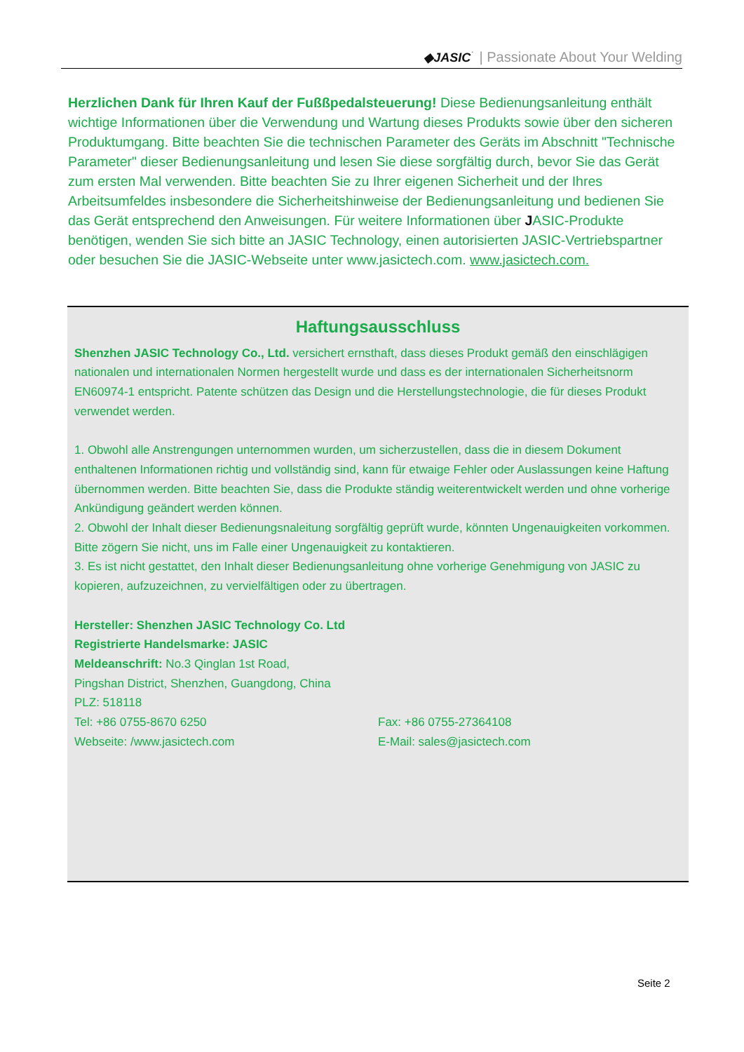◆JASIC˙ | Passionate About Your Welding
Herzlichen Dank für Ihren Kauf der Fußßpedalsteuerung! Diese Bedienungsanleitung enthält wichtige Informationen über die Verwendung und Wartung dieses Produkts sowie über den sicheren Produktumgang. Bitte beachten Sie die technischen Parameter des Geräts im Abschnitt "Technische Parameter" dieser Bedienungsanleitung und lesen Sie diese sorgfältig durch, bevor Sie das Gerät zum ersten Mal verwenden. Bitte beachten Sie zu Ihrer eigenen Sicherheit und der Ihres Arbeitsumfeldes insbesondere die Sicherheitshinweise der Bedienungsanleitung und bedienen Sie das Gerät entsprechend den Anweisungen. Für weitere Informationen über JASIC-Produkte benötigen, wenden Sie sich bitte an JASIC Technology, einen autorisierten JASIC-Vertriebspartner oder besuchen Sie die JASIC-Webseite unter www.jasictech.com. www.jasictech.com.
Haftungsausschluss
Shenzhen JASIC Technology Co., Ltd. versichert ernsthaft, dass dieses Produkt gemäß den einschlägigen nationalen und internationalen Normen hergestellt wurde und dass es der internationalen Sicherheitsnorm EN60974-1 entspricht. Patente schützen das Design und die Herstellungstechnologie, die für dieses Produkt verwendet werden.
1. Obwohl alle Anstrengungen unternommen wurden, um sicherzustellen, dass die in diesem Dokument enthaltenen Informationen richtig und vollständig sind, kann für etwaige Fehler oder Auslassungen keine Haftung übernommen werden. Bitte beachten Sie, dass die Produkte ständig weiterentwickelt werden und ohne vorherige Ankündigung geändert werden können.
2. Obwohl der Inhalt dieser Bedienungsnaleitung sorgfältig geprüft wurde, könnten Ungenauigkeiten vorkommen. Bitte zögern Sie nicht, uns im Falle einer Ungenauigkeit zu kontaktieren.
3. Es ist nicht gestattet, den Inhalt dieser Bedienungsanleitung ohne vorherige Genehmigung von JASIC zu kopieren, aufzuzeichnen, zu vervielfältigen oder zu übertragen.
Hersteller: Shenzhen JASIC Technology Co. Ltd
Registrierte Handelsmarke: JASIC
Meldeanschrift: No.3 Qinglan 1st Road,
Pingshan District, Shenzhen, Guangdong, China
PLZ: 518118
Tel: +86 0755-8670 6250 Fax: +86 0755-27364108
Webseite: /www.jasictech.com E-Mail: sales@jasictech.com
Seite 2